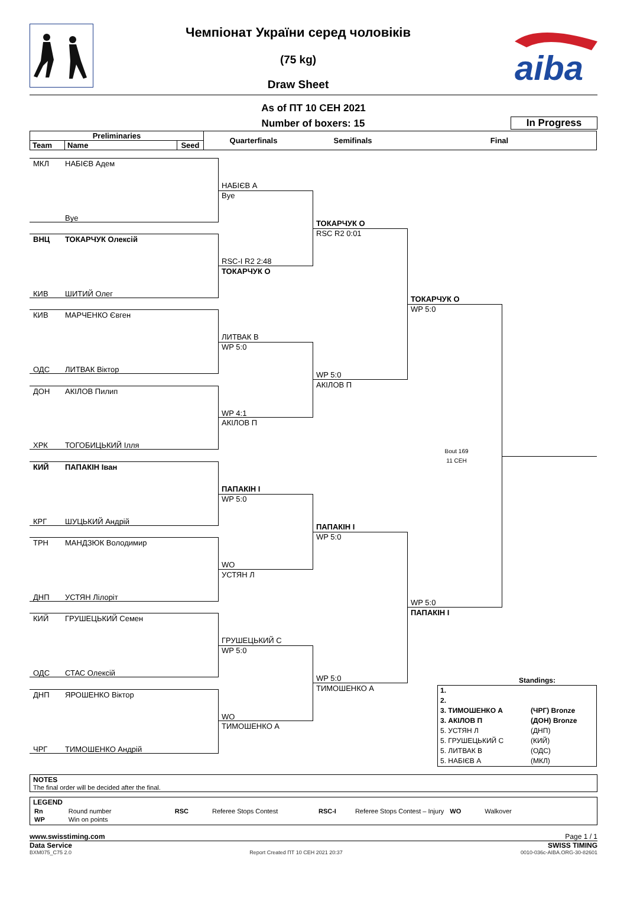Чемпіонат України серед чоловіків
(75 kg)
Draw Sheet
aiba
As of ПТ 10 СЕН 2021
Number of boxers: 15
In Progress
| Preliminaries | | | Quarterfinals | Semifinals | Final |
| --- | --- | --- | --- | --- | --- |
| Team | Name | Seed | | | |
МКЛ НАБІЄВ Адем
НАБІЄВ А
Bye
Bye
ТОКАРЧУК О
RSC R2 0:01
ВНЦ ТОКАРЧУК Олексій
RSC-I R2 2:48
ТОКАРЧУК О
КИВ ШИТИЙ Олег
ТОКАРЧУК О
WP 5:0
КИВ МАРЧЕНКО Євген
ЛИТВАК В
WP 5:0
ОДС ЛИТВАК Віктор
WP 5:0
АКІЛОВ П
ДОН АКІЛОВ Пилип
WP 4:1
АКІЛОВ П
ХРК ТОГОБИЦЬКИЙ Ілля
Bout 169
11 СЕН
КИЙ ПАПАКІН Іван
ПАПАКІН І
WP 5:0
КРГ ШУЦЬКИЙ Андрій
ПАПАКІН І
WP 5:0
ТРН МАНДЗЮК Володимир
WO
УСТЯН Л
ДНП УСТЯН Лілоріт
WP 5:0
ПАПАКІН І
КИЙ ГРУШЕЦЬКИЙ Семен
ГРУШЕЦЬКИЙ С
WP 5:0
ОДС СТАС Олексій
WP 5:0
ТИМОШЕНКО А
Standings:
| 1. | |
| 2. | |
| 3. ТИМОШЕНКО А | (ЧРГ) Bronze |
| 3. АКІЛОВ П | (ДОН) Bronze |
| 5. УСТЯН Л | (ДНП) |
| 5. ГРУШЕЦЬКИЙ С | (КИЙ) |
| 5. ЛИТВАК В | (ОДС) |
| 5. НАБІЄВ А | (МКЛ) |
ДНП ЯРОШЕНКО Віктор
WO
ТИМОШЕНКО А
ЧРГ ТИМОШЕНКО Андрій
NOTES
The final order will be decided after the final.
LEGEND
| Rn | Round number | RSC | Referee Stops Contest | RSC-I | Referee Stops Contest – Injury | WO | Walkover |
| WP | Win on points | | | | | | |
www.swisstiming.com Page 1 / 1
Data Service SWISS TIMING
BXM075_C75 2.0 Report Created ПТ 10 СЕН 2021 20:37 0010-036c-AIBA.ORG-30-82601